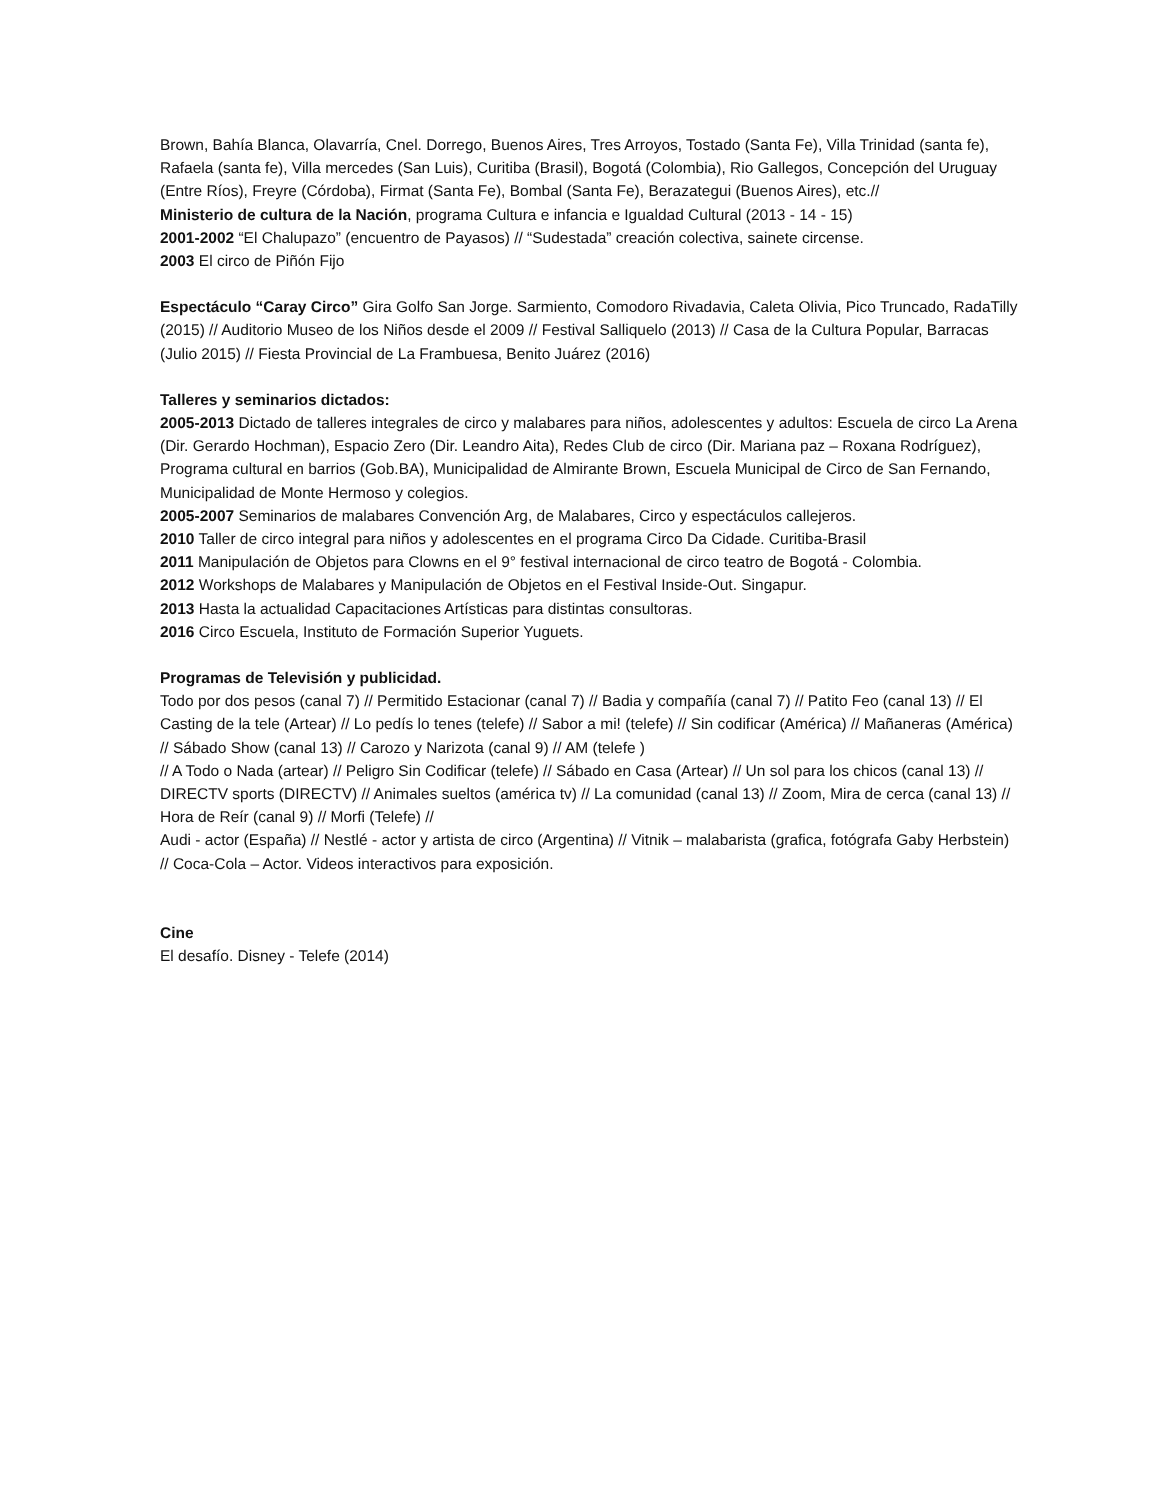Brown, Bahía Blanca, Olavarría, Cnel. Dorrego, Buenos Aires, Tres Arroyos, Tostado (Santa Fe), Villa Trinidad (santa fe), Rafaela (santa fe), Villa mercedes (San Luis), Curitiba (Brasil), Bogotá (Colombia), Rio Gallegos, Concepción del Uruguay (Entre Ríos), Freyre (Córdoba), Firmat (Santa Fe), Bombal (Santa Fe), Berazategui (Buenos Aires), etc.//
Ministerio de cultura de la Nación, programa Cultura e infancia e Igualdad Cultural (2013 - 14 - 15)
2001-2002 “El Chalupazo” (encuentro de Payasos) // “Sudestada” creación colectiva, sainete circense.
2003 El circo de Piñón Fijo
Espectáculo “Caray Circo” Gira Golfo San Jorge. Sarmiento, Comodoro Rivadavia, Caleta Olivia, Pico Truncado, RadaTilly (2015) // Auditorio Museo de los Niños desde el 2009 // Festival Salliquelo (2013) // Casa de la Cultura Popular, Barracas (Julio 2015) // Fiesta Provincial de La Frambuesa, Benito Juárez (2016)
Talleres y seminarios dictados:
2005-2013 Dictado de talleres integrales de circo y malabares para niños, adolescentes y adultos: Escuela de circo La Arena (Dir. Gerardo Hochman), Espacio Zero (Dir. Leandro Aita), Redes Club de circo (Dir. Mariana paz – Roxana Rodríguez), Programa cultural en barrios (Gob.BA), Municipalidad de Almirante Brown, Escuela Municipal de Circo de San Fernando, Municipalidad de Monte Hermoso y colegios.
2005-2007 Seminarios de malabares Convención Arg, de Malabares, Circo y espectáculos callejeros.
2010 Taller de circo integral para niños y adolescentes en el programa Circo Da Cidade. Curitiba-Brasil
2011 Manipulación de Objetos para Clowns en el 9° festival internacional de circo teatro de Bogotá - Colombia.
2012 Workshops de Malabares y Manipulación de Objetos en el Festival Inside-Out. Singapur.
2013 Hasta la actualidad Capacitaciones Artísticas para distintas consultoras.
2016 Circo Escuela, Instituto de Formación Superior Yuguets.
Programas de Televisión y publicidad.
Todo por dos pesos (canal 7) // Permitido Estacionar (canal 7) // Badia y compañía (canal 7) // Patito Feo (canal 13) // El Casting de la tele (Artear) // Lo pedís lo tenes (telefe) // Sabor a mi! (telefe) // Sin codificar (América) // Mañaneras (América) // Sábado Show (canal 13) // Carozo y Narizota (canal 9) // AM (telefe )
// A Todo o Nada (artear) // Peligro Sin Codificar (telefe) // Sábado en Casa (Artear) // Un sol para los chicos (canal 13) // DIRECTV sports (DIRECTV) // Animales sueltos (américa tv) // La comunidad (canal 13) // Zoom, Mira de cerca (canal 13) // Hora de Reír (canal 9) // Morfi (Telefe) //
Audi - actor (España) // Nestlé - actor y artista de circo (Argentina) // Vitnik – malabarista (grafica, fotógrafa Gaby Herbstein) // Coca-Cola – Actor. Videos interactivos para exposición.
Cine
El desafío. Disney - Telefe (2014)